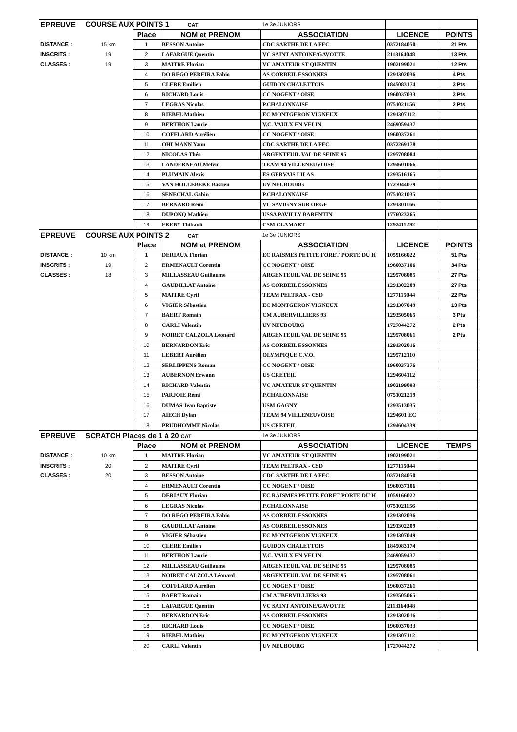| EPREUVE | COURSE AUX POINTS 1 CAT | | | 1e 3e JUNIORS | | |
| | | Place | NOM et PRENOM | ASSOCIATION | LICENCE | POINTS |
| DISTANCE : | 15 km | 1 | BESSON Antoine | CDC SARTHE DE LA FFC | 0372184050 | 21 Pts |
| INSCRITS : | 19 | 2 | LAFARGUE Quentin | VC SAINT ANTOINE/GAVOTTE | 2113164048 | 13 Pts |
| CLASSES : | 19 | 3 | MAITRE Florian | VC AMATEUR ST QUENTIN | 1902199021 | 12 Pts |
| | | 4 | DO REGO PEREIRA Fabio | AS CORBEIL ESSONNES | 1291302036 | 4 Pts |
| | | 5 | CLERE Emilien | GUIDON CHALETTOIS | 1845083174 | 3 Pts |
| | | 6 | RICHARD Louis | CC NOGENT / OISE | 1960037033 | 3 Pts |
| | | 7 | LEGRAS Nicolas | P.CHALONNAISE | 0751021156 | 2 Pts |
| | | 8 | RIEBEL Mathieu | EC MONTGERON VIGNEUX | 1291307112 | |
| | | 9 | BERTHON Laurie | V.C. VAULX EN VELIN | 2469059437 | |
| | | 10 | COFFLARD Aurélien | CC NOGENT / OISE | 1960037261 | |
| | | 11 | OHLMANN Yann | CDC SARTHE DE LA FFC | 0372269178 | |
| | | 12 | NICOLAS Théo | ARGENTEUIL VAL DE SEINE 95 | 1295708084 | |
| | | 13 | LANDERNEAU Melvin | TEAM 94 VILLENEUVOISE | 1294601066 | |
| | | 14 | PLUMAIN Alexis | ES GERVAIS LILAS | 1293516165 | |
| | | 15 | VAN HOLLEBEKE Bastien | UV NEUBOURG | 1727044079 | |
| | | 16 | SENECHAL Gabin | P.CHALONNAISE | 0751021035 | |
| | | 17 | BERNARD Rémi | VC SAVIGNY SUR ORGE | 1291301166 | |
| | | 18 | DUPONQ Mathieu | USSA PAVILLY BARENTIN | 1776023265 | |
| | | 19 | FREBY Thibault | CSM CLAMART | 1292411292 | |
| EPREUVE | COURSE AUX POINTS 2 CAT | | | 1e 3e JUNIORS | | |
| | | Place | NOM et PRENOM | ASSOCIATION | LICENCE | POINTS |
| DISTANCE : | 10 km | 1 | DERIAUX Florian | EC RAISMES PETITE FORET PORTE DU H | 1059166022 | 51 Pts |
| INSCRITS : | 19 | 2 | ERMENAULT Corentin | CC NOGENT / OISE | 1960037106 | 34 Pts |
| CLASSES : | 18 | 3 | MILLASSEAU Guillaume | ARGENTEUIL VAL DE SEINE 95 | 1295708085 | 27 Pts |
| | | 4 | GAUDILLAT Antoine | AS CORBEIL ESSONNES | 1291302209 | 27 Pts |
| | | 5 | MAITRE Cyril | TEAM PELTRAX - CSD | 1277115044 | 22 Pts |
| | | 6 | VIGIER Sébastien | EC MONTGERON VIGNEUX | 1291307049 | 13 Pts |
| | | 7 | BAERT Romain | CM AUBERVILLIERS 93 | 1293505065 | 3 Pts |
| | | 8 | CARLI Valentin | UV NEUBOURG | 1727044272 | 2 Pts |
| | | 9 | NOIRET CALZOLA Léonard | ARGENTEUIL VAL DE SEINE 95 | 1295708061 | 2 Pts |
| | | 10 | BERNARDON Eric | AS CORBEIL ESSONNES | 1291302016 | |
| | | 11 | LEBERT Aurélien | OLYMPIQUE C.V.O. | 1295712110 | |
| | | 12 | SERLIPPENS Roman | CC NOGENT / OISE | 1960037376 | |
| | | 13 | AUBERNON Erwann | US CRETEIL | 1294604112 | |
| | | 14 | RICHARD Valentin | VC AMATEUR ST QUENTIN | 1902199093 | |
| | | 15 | PARJOIE Rémi | P.CHALONNAISE | 0751021219 | |
| | | 16 | DUMAS Jean Baptiste | USM GAGNY | 1293513035 | |
| | | 17 | AIECH Dylan | TEAM 94 VILLENEUVOISE | 1294601 EC | |
| | | 18 | PRUDHOMME Nicolas | US CRETEIL | 1294604339 | |
| EPREUVE | SCRATCH Places de 1 à 20 CAT | | | 1e 3e JUNIORS | | |
| | | Place | NOM et PRENOM | ASSOCIATION | LICENCE | TEMPS |
| DISTANCE : | 10 km | 1 | MAITRE Florian | VC AMATEUR ST QUENTIN | 1902199021 | |
| INSCRITS : | 20 | 2 | MAITRE Cyril | TEAM PELTRAX - CSD | 1277115044 | |
| CLASSES : | 20 | 3 | BESSON Antoine | CDC SARTHE DE LA FFC | 0372184050 | |
| | | 4 | ERMENAULT Corentin | CC NOGENT / OISE | 1960037106 | |
| | | 5 | DERIAUX Florian | EC RAISMES PETITE FORET PORTE DU H | 1059166022 | |
| | | 6 | LEGRAS Nicolas | P.CHALONNAISE | 0751021156 | |
| | | 7 | DO REGO PEREIRA Fabio | AS CORBEIL ESSONNES | 1291302036 | |
| | | 8 | GAUDILLAT Antoine | AS CORBEIL ESSONNES | 1291302209 | |
| | | 9 | VIGIER Sébastien | EC MONTGERON VIGNEUX | 1291307049 | |
| | | 10 | CLERE Emilien | GUIDON CHALETTOIS | 1845083174 | |
| | | 11 | BERTHON Laurie | V.C. VAULX EN VELIN | 2469059437 | |
| | | 12 | MILLASSEAU Guillaume | ARGENTEUIL VAL DE SEINE 95 | 1295708085 | |
| | | 13 | NOIRET CALZOLA Léonard | ARGENTEUIL VAL DE SEINE 95 | 1295708061 | |
| | | 14 | COFFLARD Aurélien | CC NOGENT / OISE | 1960037261 | |
| | | 15 | BAERT Romain | CM AUBERVILLIERS 93 | 1293505065 | |
| | | 16 | LAFARGUE Quentin | VC SAINT ANTOINE/GAVOTTE | 2113164048 | |
| | | 17 | BERNARDON Eric | AS CORBEIL ESSONNES | 1291302016 | |
| | | 18 | RICHARD Louis | CC NOGENT / OISE | 1960037033 | |
| | | 19 | RIEBEL Mathieu | EC MONTGERON VIGNEUX | 1291307112 | |
| | | 20 | CARLI Valentin | UV NEUBOURG | 1727044272 | |